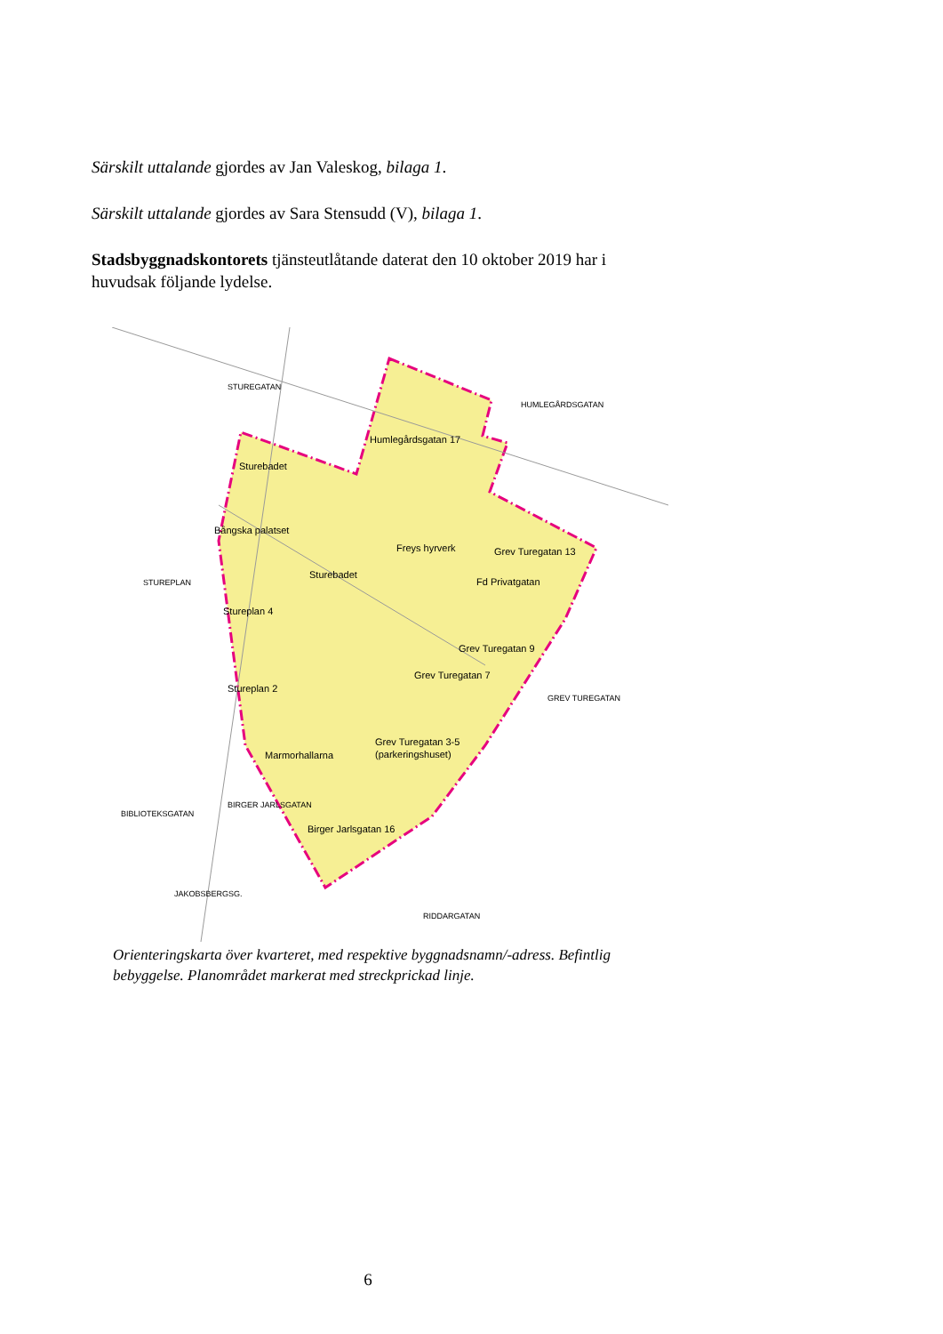Särskilt uttalande gjordes av Jan Valeskog, bilaga 1.
Särskilt uttalande gjordes av Sara Stensudd (V), bilaga 1.
Stadsbyggnadskontorets tjänsteutlåtande daterat den 10 oktober 2019 har i huvudsak följande lydelse.
Humlegårdsgatan 17
Sturebadet
Bångska palatset
Sturebadet
Freys hyrverk
Grev Turegatan 13
Fd Privatgatan
Stureplan 4
Grev Turegatan 9
Grev Turegatan 7
Stureplan 2
Grev Turegatan 3-5
(parkeringshuset)
Marmorhallarna
Birger Jarlsgatan 16
STUREPLAN
HUMLEGÅRDSGATAN
JAKOBSBERGSG.
RIDDARGATAN
STUREGATAN
GREV TUREGATAN
BIBLIOTEKSGATAN
BIRGER JARLSGATAN
Orienteringskarta över kvarteret, med respektive byggnadsnamn/-adress. Befintlig bebyggelse. Planområdet markerat med streckprickad linje.
6